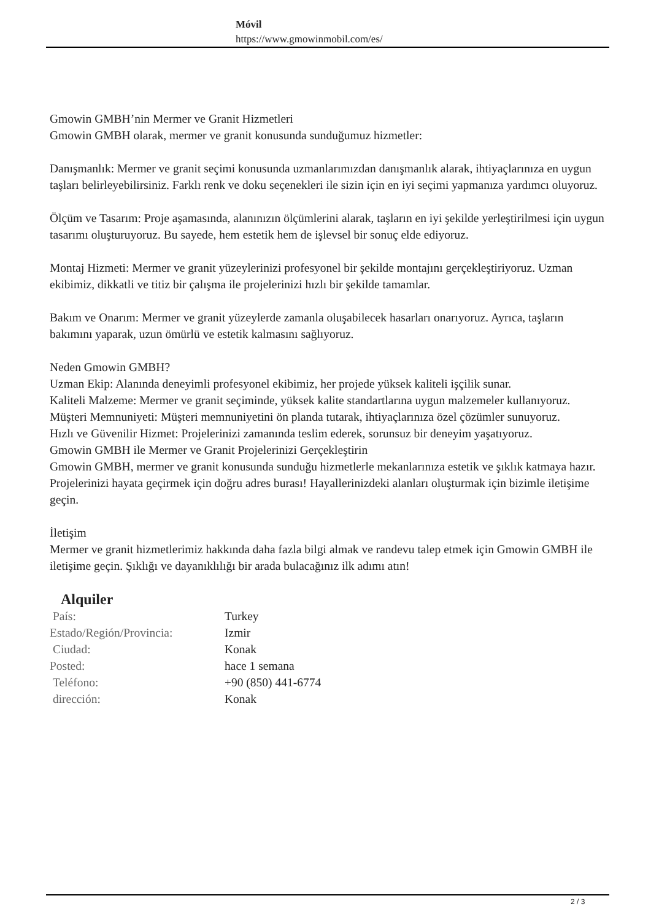Móvil
https://www.gmowinmobil.com/es/
Gmowin GMBH’nin Mermer ve Granit Hizmetleri
Gmowin GMBH olarak, mermer ve granit konusunda sunduğumuz hizmetler:
Danışmanlık: Mermer ve granit seçimi konusunda uzmanlarımızdan danışmanlık alarak, ihtiyaçlarınıza en uygun taşları belirleyebilirsiniz. Farklı renk ve doku seçenekleri ile sizin için en iyi seçimi yapmanıza yardımcı oluyoruz.
Ölçüm ve Tasarım: Proje aşamasında, alanınızın ölçümlerini alarak, taşların en iyi şekilde yerleştirilmesi için uygun tasarımı oluşturuyoruz. Bu sayede, hem estetik hem de işlevsel bir sonuç elde ediyoruz.
Montaj Hizmeti: Mermer ve granit yüzeylerinizi profesyonel bir şekilde montajını gerçekleştiriyoruz. Uzman ekibimiz, dikkatli ve titiz bir çalışma ile projelerinizi hızlı bir şekilde tamamlar.
Bakım ve Onarım: Mermer ve granit yüzeylerde zamanla oluşabilecek hasarları onarıyoruz. Ayrıca, taşların bakımını yaparak, uzun ömürlü ve estetik kalmasını sağlıyoruz.
Neden Gmowin GMBH?
Uzman Ekip: Alanında deneyimli profesyonel ekibimiz, her projede yüksek kaliteli işçilik sunar.
Kaliteli Malzeme: Mermer ve granit seçiminde, yüksek kalite standartlarına uygun malzemeler kullanıyoruz.
Müşteri Memnuniyeti: Müşteri memnuniyetini ön planda tutarak, ihtiyaçlarınıza özel çözümler sunuyoruz.
Hızlı ve Güvenilir Hizmet: Projelerinizi zamanında teslim ederek, sorunsuz bir deneyim yaşatıyoruz.
Gmowin GMBH ile Mermer ve Granit Projelerinizi Gerçekleştirin
Gmowin GMBH, mermer ve granit konusunda sunduğu hizmetlerle mekanlarınıza estetik ve şıklık katmaya hazır. Projelerinizi hayata geçirmek için doğru adres burası! Hayallerinizdeki alanları oluşturmak için bizimle iletişime geçin.
İletişim
Mermer ve granit hizmetlerimiz hakkında daha fazla bilgi almak ve randevu talep etmek için Gmowin GMBH ile iletişime geçin. Şıklığı ve dayanıklılığı bir arada bulacağınız ilk adımı atın!
Alquiler
| País: | Turkey |
| Estado/Región/Provincia: | Izmir |
| Ciudad: | Konak |
| Posted: | hace 1 semana |
| Teléfono: | +90 (850) 441-6774 |
| dirección: | Konak |
2 / 3